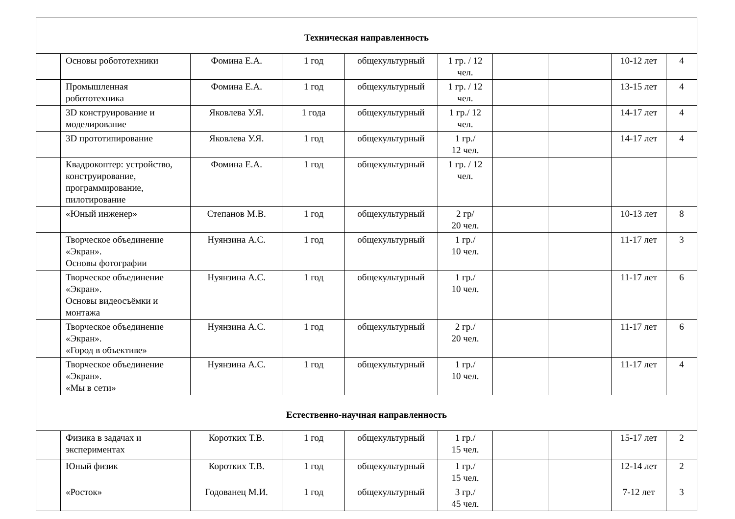| Техническая направленность | | | | | | | | | |
| | Основы робототехники | Фомина Е.А. | 1 год | общекультурный | 1 гр. / 12 чел. | | | 10-12 лет | 4 |
| | Промышленная робототехника | Фомина Е.А. | 1 год | общекультурный | 1 гр. / 12 чел. | | | 13-15 лет | 4 |
| | 3D конструирование и моделирование | Яковлева У.Я. | 1 года | общекультурный | 1 гр./ 12 чел. | | | 14-17 лет | 4 |
| | 3D прототипирование | Яковлева У.Я. | 1 год | общекультурный | 1 гр./ 12 чел. | | | 14-17 лет | 4 |
| | Квадрокоптер: устройство, конструирование, программирование, пилотирование | Фомина Е.А. | 1 год | общекультурный | 1 гр. / 12 чел. | | | | |
| | «Юный инженер» | Степанов М.В. | 1 год | общекультурный | 2 гр/ 20 чел. | | | 10-13 лет | 8 |
| | Творческое объединение «Экран». Основы фотографии | Нуянзина А.С. | 1 год | общекультурный | 1 гр./ 10 чел. | | | 11-17 лет | 3 |
| | Творческое объединение «Экран». Основы видеосъёмки и монтажа | Нуянзина А.С. | 1 год | общекультурный | 1 гр./ 10 чел. | | | 11-17 лет | 6 |
| | Творческое объединение «Экран». «Город в объективе» | Нуянзина А.С. | 1 год | общекультурный | 2 гр./ 20 чел. | | | 11-17 лет | 6 |
| | Творческое объединение «Экран». «Мы в сети» | Нуянзина А.С. | 1 год | общекультурный | 1 гр./ 10 чел. | | | 11-17 лет | 4 |
| Естественно-научная направленность | | | | | | | | | |
| | Физика в задачах и экспериментах | Коротких Т.В. | 1 год | общекультурный | 1 гр./ 15 чел. | | | 15-17 лет | 2 |
| | Юный физик | Коротких Т.В. | 1 год | общекультурный | 1 гр./ 15 чел. | | | 12-14 лет | 2 |
| | «Росток» | Годованец М.И. | 1 год | общекультурный | 3 гр./ 45 чел. | | | 7-12 лет | 3 |